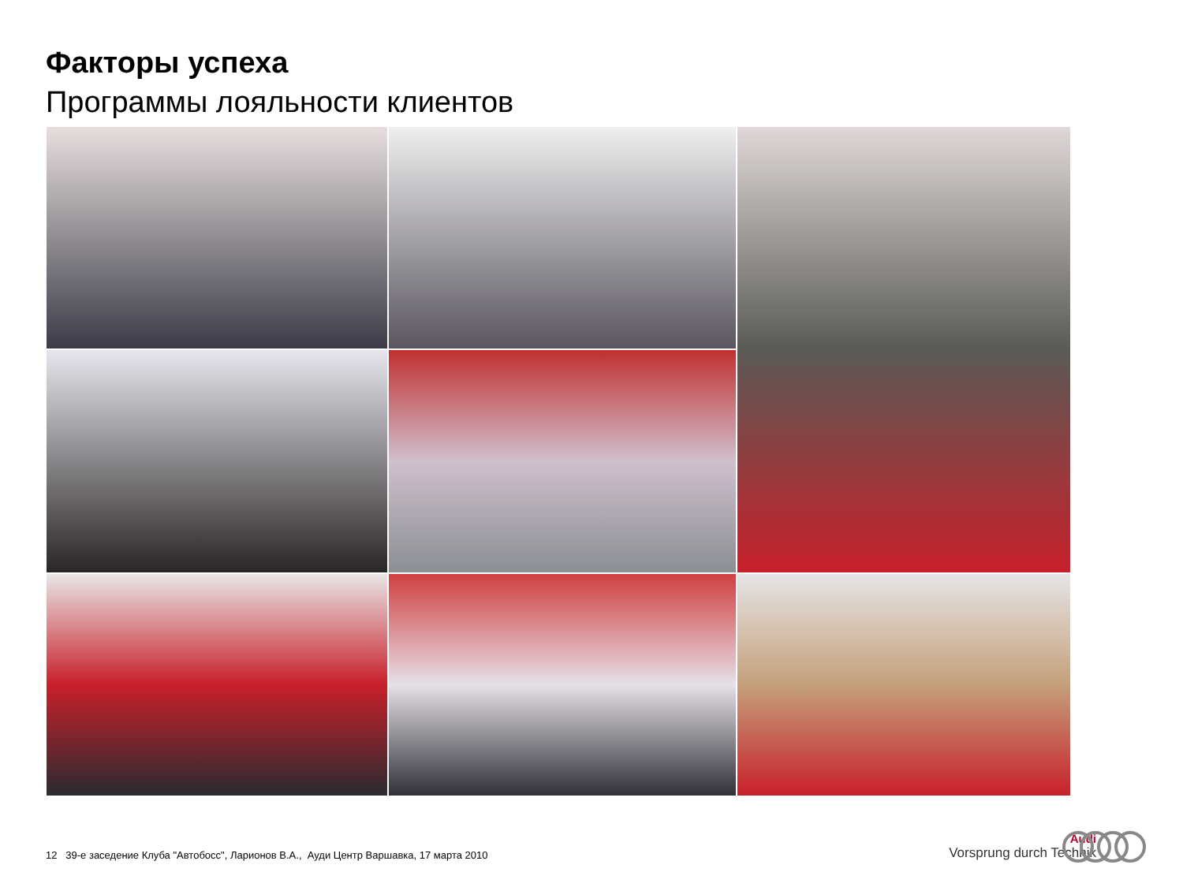Факторы успеха
Программы лояльности клиентов
12 39-е заседение Клуба "Автобосс", Ларионов В.А., Ауди Центр Варшавка, 17 марта 2010
Audi
Vorsprung durch Technik